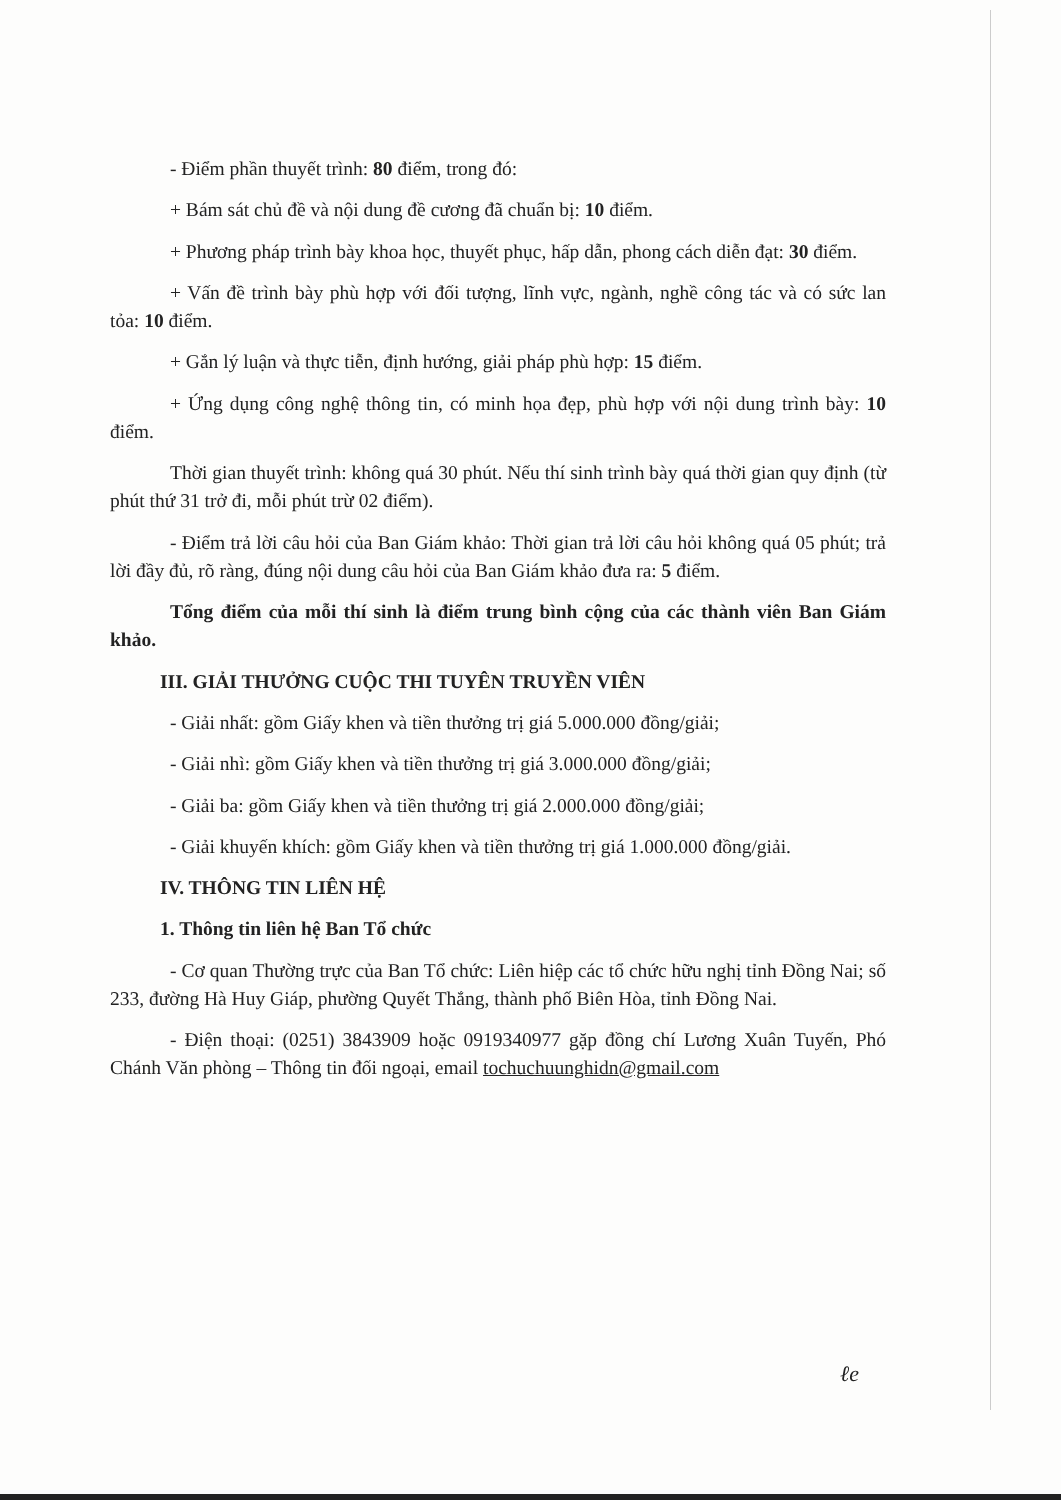- Điểm phần thuyết trình: 80 điểm, trong đó:
+ Bám sát chủ đề và nội dung đề cương đã chuẩn bị: 10 điểm.
+ Phương pháp trình bày khoa học, thuyết phục, hấp dẫn, phong cách diễn đạt: 30 điểm.
+ Vấn đề trình bày phù hợp với đối tượng, lĩnh vực, ngành, nghề công tác và có sức lan tỏa: 10 điểm.
+ Gắn lý luận và thực tiễn, định hướng, giải pháp phù hợp: 15 điểm.
+ Ứng dụng công nghệ thông tin, có minh họa đẹp, phù hợp với nội dung trình bày: 10 điểm.
Thời gian thuyết trình: không quá 30 phút. Nếu thí sinh trình bày quá thời gian quy định (từ phút thứ 31 trở đi, mỗi phút trừ 02 điểm).
- Điểm trả lời câu hỏi của Ban Giám khảo: Thời gian trả lời câu hỏi không quá 05 phút; trả lời đầy đủ, rõ ràng, đúng nội dung câu hỏi của Ban Giám khảo đưa ra: 5 điểm.
Tổng điểm của mỗi thí sinh là điểm trung bình cộng của các thành viên Ban Giám khảo.
III. GIẢI THƯỞNG CUỘC THI TUYÊN TRUYỀN VIÊN
- Giải nhất: gồm Giấy khen và tiền thưởng trị giá 5.000.000 đồng/giải;
- Giải nhì: gồm Giấy khen và tiền thưởng trị giá 3.000.000 đồng/giải;
- Giải ba: gồm Giấy khen và tiền thưởng trị giá 2.000.000 đồng/giải;
- Giải khuyến khích: gồm Giấy khen và tiền thưởng trị giá 1.000.000 đồng/giải.
IV. THÔNG TIN LIÊN HỆ
1. Thông tin liên hệ Ban Tổ chức
- Cơ quan Thường trực của Ban Tổ chức: Liên hiệp các tổ chức hữu nghị tỉnh Đồng Nai; số 233, đường Hà Huy Giáp, phường Quyết Thắng, thành phố Biên Hòa, tỉnh Đồng Nai.
- Điện thoại: (0251) 3843909 hoặc 0919340977 gặp đồng chí Lương Xuân Tuyến, Phó Chánh Văn phòng – Thông tin đối ngoại, email tochuchuunghidn@gmail.com
ℓe